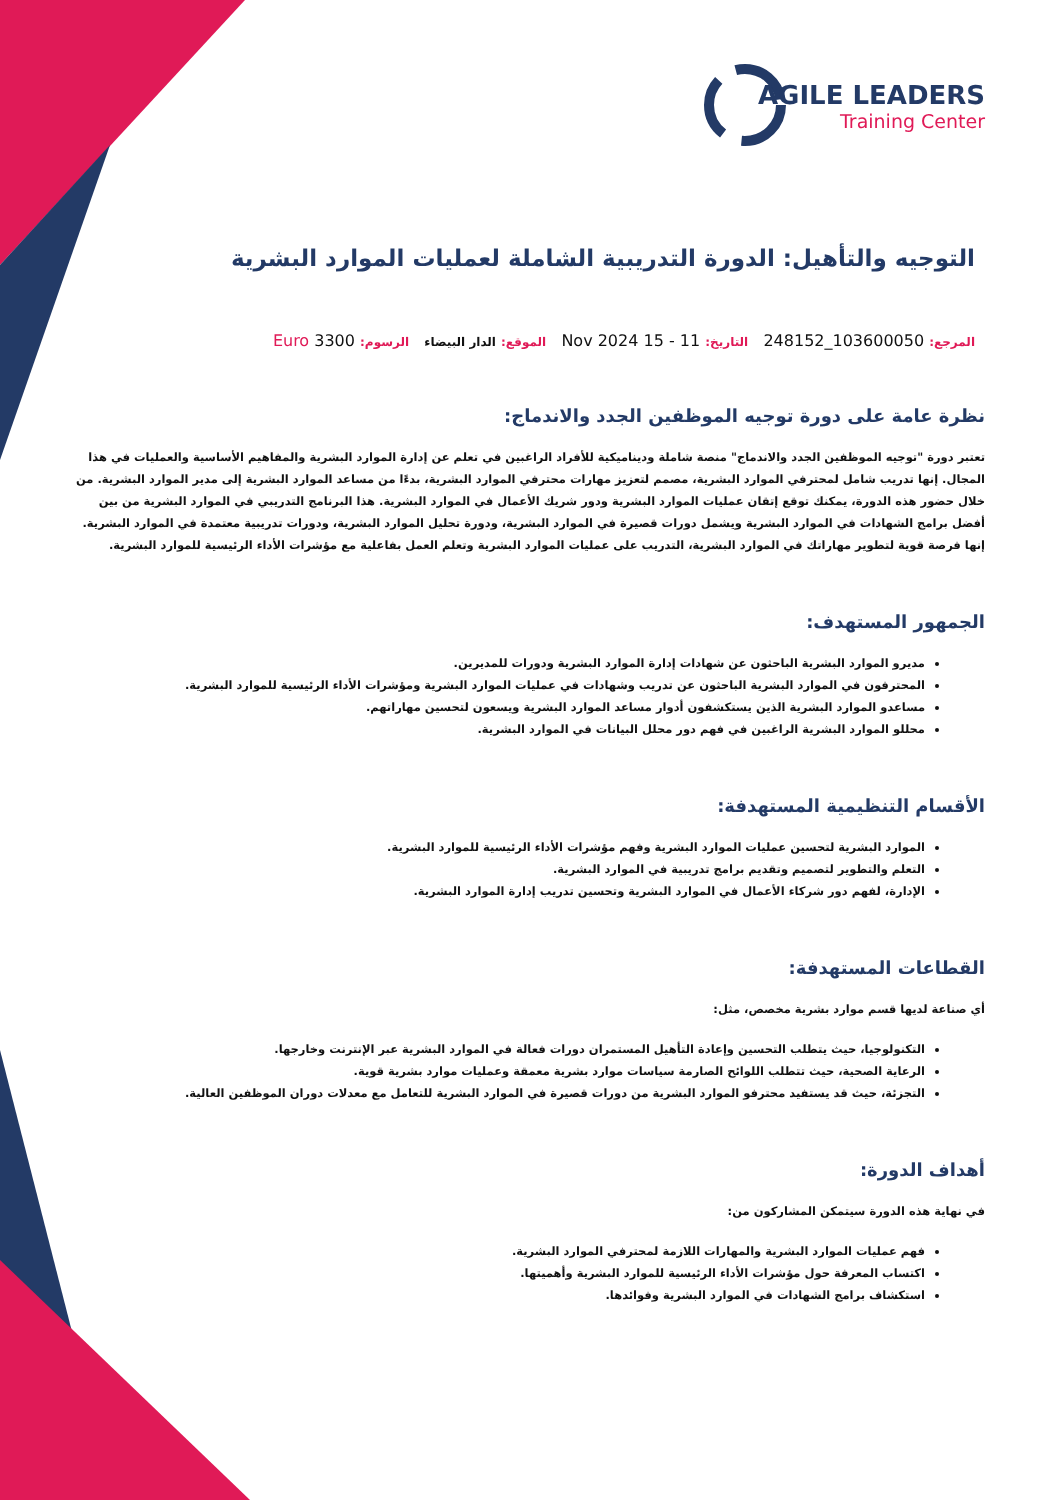AGILE LEADERS
Training Center
التوجيه والتأهيل: الدورة التدريبية الشاملة لعمليات الموارد البشرية
المرجع: 103600050_248152 التاريخ: 11 - 15 Nov 2024 الموقع: الدار البيضاء الرسوم: 3300 Euro
نظرة عامة على دورة توجيه الموظفين الجدد والاندماج:
تعتبر دورة "توجيه الموظفين الجدد والاندماج" منصة شاملة وديناميكية للأفراد الراغبين في تعلم عن إدارة الموارد البشرية والمفاهيم الأساسية والعمليات في هذا المجال. إنها تدريب شامل لمحترفي الموارد البشرية، مصمم لتعزيز مهارات محترفي الموارد البشرية، بدءًا من مساعد الموارد البشرية إلى مدير الموارد البشرية. من خلال حضور هذه الدورة، يمكنك توقع إتقان عمليات الموارد البشرية ودور شريك الأعمال في الموارد البشرية. هذا البرنامج التدريبي في الموارد البشرية من بين أفضل برامج الشهادات في الموارد البشرية ويشمل دورات قصيرة في الموارد البشرية، ودورة تحليل الموارد البشرية، ودورات تدريبية معتمدة في الموارد البشرية. إنها فرصة قوية لتطوير مهاراتك في الموارد البشرية، التدريب على عمليات الموارد البشرية وتعلم العمل بفاعلية مع مؤشرات الأداء الرئيسية للموارد البشرية.
الجمهور المستهدف:
مديرو الموارد البشرية الباحثون عن شهادات إدارة الموارد البشرية ودورات للمديرين.
المحترفون في الموارد البشرية الباحثون عن تدريب وشهادات في عمليات الموارد البشرية ومؤشرات الأداء الرئيسية للموارد البشرية.
مساعدو الموارد البشرية الذين يستكشفون أدوار مساعد الموارد البشرية ويسعون لتحسين مهاراتهم.
محللو الموارد البشرية الراغبين في فهم دور محلل البيانات في الموارد البشرية.
الأقسام التنظيمية المستهدفة:
الموارد البشرية لتحسين عمليات الموارد البشرية وفهم مؤشرات الأداء الرئيسية للموارد البشرية.
التعلم والتطوير لتصميم وتقديم برامج تدريبية في الموارد البشرية.
الإدارة، لفهم دور شركاء الأعمال في الموارد البشرية وتحسين تدريب إدارة الموارد البشرية.
القطاعات المستهدفة:
أي صناعة لديها قسم موارد بشرية مخصص، مثل:
التكنولوجيا، حيث يتطلب التحسين وإعادة التأهيل المستمران دورات فعالة في الموارد البشرية عبر الإنترنت وخارجها.
الرعاية الصحية، حيث تتطلب اللوائح الصارمة سياسات موارد بشرية معمقة وعمليات موارد بشرية قوية.
التجزئة، حيث قد يستفيد محترفو الموارد البشرية من دورات قصيرة في الموارد البشرية للتعامل مع معدلات دوران الموظفين العالية.
أهداف الدورة:
في نهاية هذه الدورة سيتمكن المشاركون من:
فهم عمليات الموارد البشرية والمهارات اللازمة لمحترفي الموارد البشرية.
اكتساب المعرفة حول مؤشرات الأداء الرئيسية للموارد البشرية وأهميتها.
استكشاف برامج الشهادات في الموارد البشرية وفوائدها.